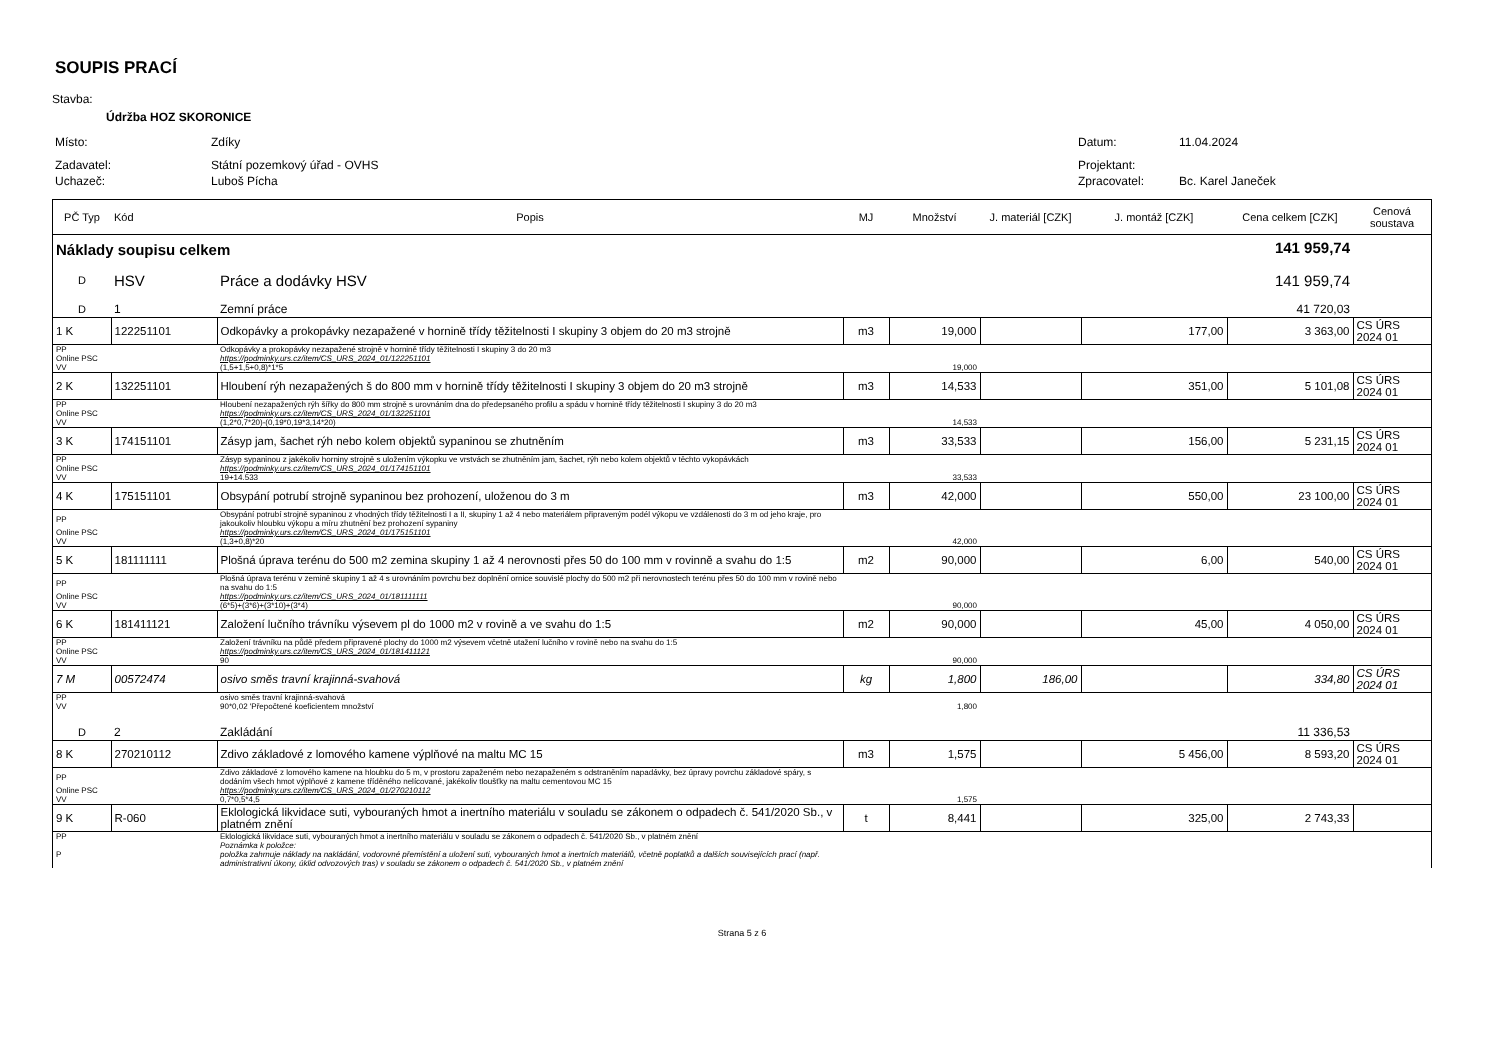SOUPIS PRACÍ
Stavba:
Údržba HOZ SKORONICE
| Místo: | Zdíky | Datum: | 11.04.2024 |
| Zadavatel: | Státní pozemkový úřad - OVHS | Projektant: | |
| Uchazeč: | Luboš Pícha | Zpracovatel: | Bc. Karel Janeček |
| PČ Typ | Kód | Popis | MJ | Množství | J. materiál [CZK] | J. montáž [CZK] | Cena celkem [CZK] | Cenová soustava |
| --- | --- | --- | --- | --- | --- | --- | --- | --- |
| Náklady soupisu celkem | | | | | | | 141 959,74 | |
| D | HSV | Práce a dodávky HSV | | | | | 141 959,74 | |
| D | 1 | Zemní práce | | | | | 41 720,03 | |
| 1 K | 122251101 | Odkopávky a prokopávky nezapažené v hornině třídy těžitelnosti I skupiny 3 objem do 20 m3 strojně | m3 | 19,000 | | 177,00 | 3 363,00 | CS ÚRS 2024 01 |
| PP | | Odkopávky a prokopávky nezapažené strojně v hornině třídy těžitelnosti I skupiny 3 do 20 m3 | | | | | | |
| Online PSC | | https://podminky.urs.cz/item/CS_URS_2024_01/122251101 | | | | | | |
| VV | | (1,5+1,5+0,8)*1*5 | | 19,000 | | | | |
| 2 K | 132251101 | Hloubení rýh nezapažených š do 800 mm v hornině třídy těžitelnosti I skupiny 3 objem do 20 m3 strojně | m3 | 14,533 | | 351,00 | 5 101,08 | CS ÚRS 2024 01 |
| PP | | Hloubení nezapažených rýh šířky do 800 mm strojně s urovnáním dna do předepsaného profilu a spádu v hornině třídy těžitelnosti I skupiny 3 do 20 m3 | | | | | | |
| Online PSC | | https://podminky.urs.cz/item/CS_URS_2024_01/132251101 | | | | | | |
| VV | | (1,2*0,7*20)-(0,19*0,19*3,14*20) | | 14,533 | | | | |
| 3 K | 174151101 | Zásyp jam, šachet rýh nebo kolem objektů sypaninou se zhutněním | m3 | 33,533 | | 156,00 | 5 231,15 | CS ÚRS 2024 01 |
| PP | | Zásyp sypaninou z jakékoliv horniny strojně s uložením výkopku ve vrstvách se zhutněním jam, šachet, rýh nebo kolem objektů v těchto vykopávkách | | | | | | |
| Online PSC | | https://podminky.urs.cz/item/CS_URS_2024_01/174151101 | | | | | | |
| VV | | 19+14.533 | | 33,533 | | | | |
| 4 K | 175151101 | Obsypání potrubí strojně sypaninou bez prohození, uloženou do 3 m | m3 | 42,000 | | 550,00 | 23 100,00 | CS ÚRS 2024 01 |
| PP | | Obsypání potrubí strojně sypaninou z vhodných třídy těžitelnosti I a II, skupiny 1 až 4 nebo materiálem připraveným podél výkopu ve vzdálenosti do 3 m od jeho kraje, pro jakoukoliv hloubku výkopu a míru zhutnění bez prohození sypaniny | | | | | | |
| Online PSC | | https://podminky.urs.cz/item/CS_URS_2024_01/175151101 | | | | | | |
| VV | | (1,3+0,8)*20 | | 42,000 | | | | |
| 5 K | 181111111 | Plošná úprava terénu do 500 m2 zemina skupiny 1 až 4 nerovnosti přes 50 do 100 mm v rovinně a svahu do 1:5 | m2 | 90,000 | | 6,00 | 540,00 | CS ÚRS 2024 01 |
| PP | | Plošná úprava terénu v zemině skupiny 1 až 4 s urovnáním povrchu bez doplnění ornice souvislé plochy do 500 m2 při nerovnostech terénu přes 50 do 100 mm v rovině nebo na svahu do 1:5 | | | | | | |
| Online PSC | | https://podminky.urs.cz/item/CS_URS_2024_01/181111111 | | | | | | |
| VV | | (6*5)+(3*6)+(3*10)+(3*4) | | 90,000 | | | | |
| 6 K | 181411121 | Založení lučního trávníku výsevem pl do 1000 m2 v rovině a ve svahu do 1:5 | m2 | 90,000 | | 45,00 | 4 050,00 | CS ÚRS 2024 01 |
| PP | | Založení trávníku na půdě předem připravené plochy do 1000 m2 výsevem včetně utažení lučního v rovině nebo na svahu do 1:5 | | | | | | |
| Online PSC | | https://podminky.urs.cz/item/CS_URS_2024_01/181411121 | | | | | | |
| VV | | 90 | | 90,000 | | | | |
| 7 M | 00572474 | osivo směs travní krajinná-svahová | kg | 1,800 | 186,00 | | 334,80 | CS ÚRS 2024 01 |
| PP | | osivo směs travní krajinná-svahová | | | | | | |
| VV | | 90*0,02 'Přepočtené koeficientem množství | | 1,800 | | | | |
| D | 2 | Zakládání | | | | | 11 336,53 | |
| 8 K | 270210112 | Zdivo základové z lomového kamene výplňové na maltu MC 15 | m3 | 1,575 | | 5 456,00 | 8 593,20 | CS ÚRS 2024 01 |
| PP | | Zdivo základové z lomového kamene na hloubku do 5 m, v prostoru zapaženém nebo nezapaženém s odstraněním napadávky, bez úpravy povrchu základové spáry, s dodáním všech hmot výplňové z kamene tříděného nelícované, jakékoliv tloušťky na maltu cementovou MC 15 | | | | | | |
| Online PSC | | https://podminky.urs.cz/item/CS_URS_2024_01/270210112 | | | | | | |
| VV | | 0,7*0,5*4,5 | | 1,575 | | | | |
| 9 K | R-060 | Eklologická likvidace suti, vybouraných hmot a inertního materiálu v souladu se zákonem o odpadech č. 541/2020 Sb., v platném znění | t | 8,441 | | 325,00 | 2 743,33 | |
| PP | | Eklologická likvidace suti, vybouraných hmot a inertního materiálu v souladu se zákonem o odpadech č. 541/2020 Sb., v platném znění | | | | | | |
| P | | Poznámka k položce: položka zahrnuje náklady na nakládání, vodorovné přemístění a uložení suti, vybouraných hmot a inertních materiálů, včetně poplatků a dalších souvisejících prací (např. administrativní úkony, úklid odvozových tras) v souladu se zákonem o odpadech č. 541/2020 Sb., v platném znění | | | | | | |
Strana 5 z 6